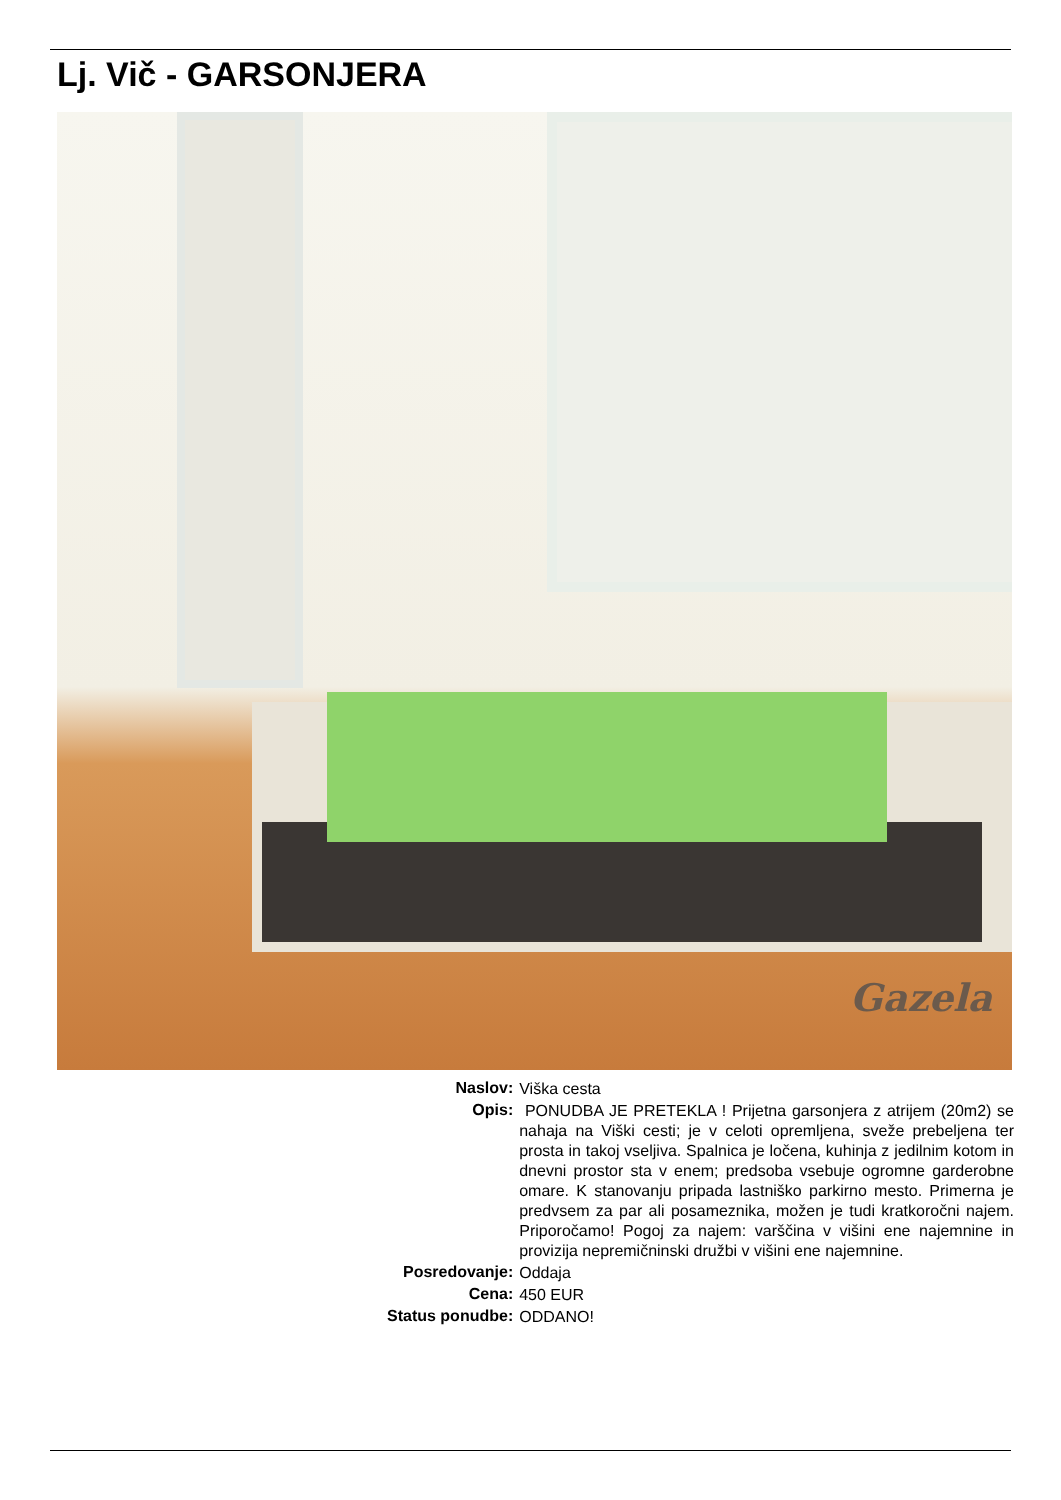Lj. Vič - GARSONJERA
Gazela
| Naslov: | Viška cesta |
| Opis: | PONUDBA JE PRETEKLA ! Prijetna garsonjera z atrijem (20m2) se nahaja na Viški cesti; je v celoti opremljena, sveže prebeljena ter prosta in takoj vseljiva. Spalnica je ločena, kuhinja z jedilnim kotom in dnevni prostor sta v enem; predsoba vsebuje ogromne garderobne omare. K stanovanju pripada lastniško parkirno mesto. Primerna je predvsem za par ali posameznika, možen je tudi kratkoročni najem. Priporočamo! Pogoj za najem: varščina v višini ene najemnine in provizija nepremičninski družbi v višini ene najemnine. |
| Posredovanje: | Oddaja |
| Cena: | 450 EUR |
| Status ponudbe: | ODDANO! |